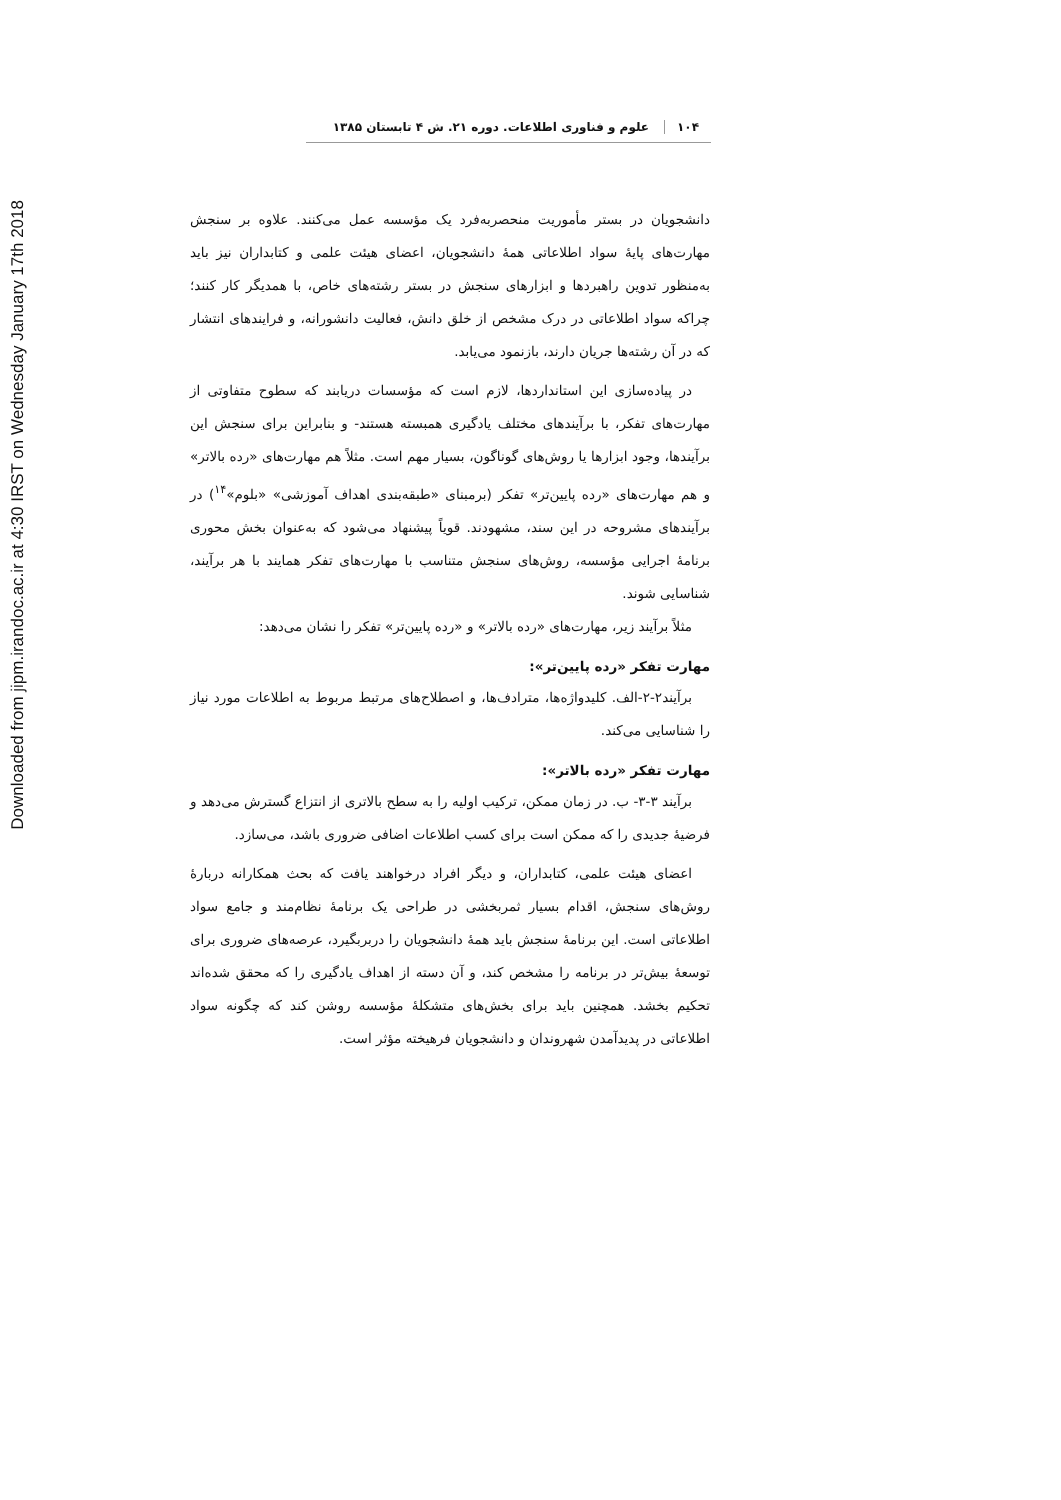Downloaded from jipm.irandoc.ac.ir at 4:30 IRST on Wednesday January 17th 2018
۱۰۴ علوم و فناوری اطلاعات. دوره ۲۱. ش ۴ تابستان ۱۳۸۵
دانشجویان در بستر مأموریت منحصربه‌فرد یک مؤسسه عمل می‌کنند. علاوه بر سنجش مهارت‌های پایۀ سواد اطلاعاتی همۀ دانشجویان، اعضای هیئت علمی و کتابداران نیز باید به‌منظور تدوین راهبردها و ابزارهای سنجش در بستر رشته‌های خاص، با همدیگر کار کنند؛ چراکه سواد اطلاعاتی در درک مشخص از خلق دانش، فعالیت دانشورانه، و فرایندهای انتشار که در آن رشته‌ها جریان دارند، بازنمود می‌یابد.
در پیاده‌سازی این استانداردها، لازم است که مؤسسات دریابند که سطوح متفاوتی از مهارت‌های تفکر، با برآیندهای مختلف یادگیری همبسته هستند- و بنابراین برای سنجش این برآیندها، وجود ابزارها یا روش‌های گوناگون، بسیار مهم است. مثلاً هم مهارت‌های «رده بالاتر» و هم مهارت‌های «رده پایین‌تر» تفکر (برمبنای «طبقه‌بندی اهداف آموزشی» «بلوم»<sup>۱۴</sup>) در برآیندهای مشروحه در این سند، مشهودند. قویاً پیشنهاد می‌شود که به‌عنوان بخش محوری برنامۀ اجرایی مؤسسه، روش‌های سنجش متناسب با مهارت‌های تفکر همایند با هر برآیند، شناسایی شوند.
مثلاً برآیند زیر، مهارت‌های «رده بالاتر» و «رده پایین‌تر» تفکر را نشان می‌دهد:
مهارت تفکر «رده پایین‌تر»:
برآیند۲-۲-الف. کلیدواژه‌ها، مترادف‌ها، و اصطلاح‌های مرتبط مربوط به اطلاعات مورد نیاز را شناسایی می‌کند.
مهارت تفکر «رده بالاتر»:
برآیند ۳-۳- ب. در زمان ممکن، ترکیب اولیه را به سطح بالاتری از انتزاع گسترش می‌دهد و فرضیۀ جدیدی را که ممکن است برای کسب اطلاعات اضافی ضروری باشد، می‌سازد.
اعضای هیئت علمی، کتابداران، و دیگر افراد درخواهند یافت که بحث همکارانه دربارۀ روش‌های سنجش، اقدام بسیار ثمربخشی در طراحی یک برنامۀ نظام‌مند و جامع سواد اطلاعاتی است. این برنامۀ سنجش باید همۀ دانشجویان را دربربگیرد، عرصه‌های ضروری برای توسعۀ بیش‌تر در برنامه را مشخص کند، و آن دسته از اهداف یادگیری را که محقق شده‌اند تحکیم بخشد. همچنین باید برای بخش‌های متشکلۀ مؤسسه روشن کند که چگونه سواد اطلاعاتی در پدیدآمدن شهروندان و دانشجویان فرهیخته مؤثر است.